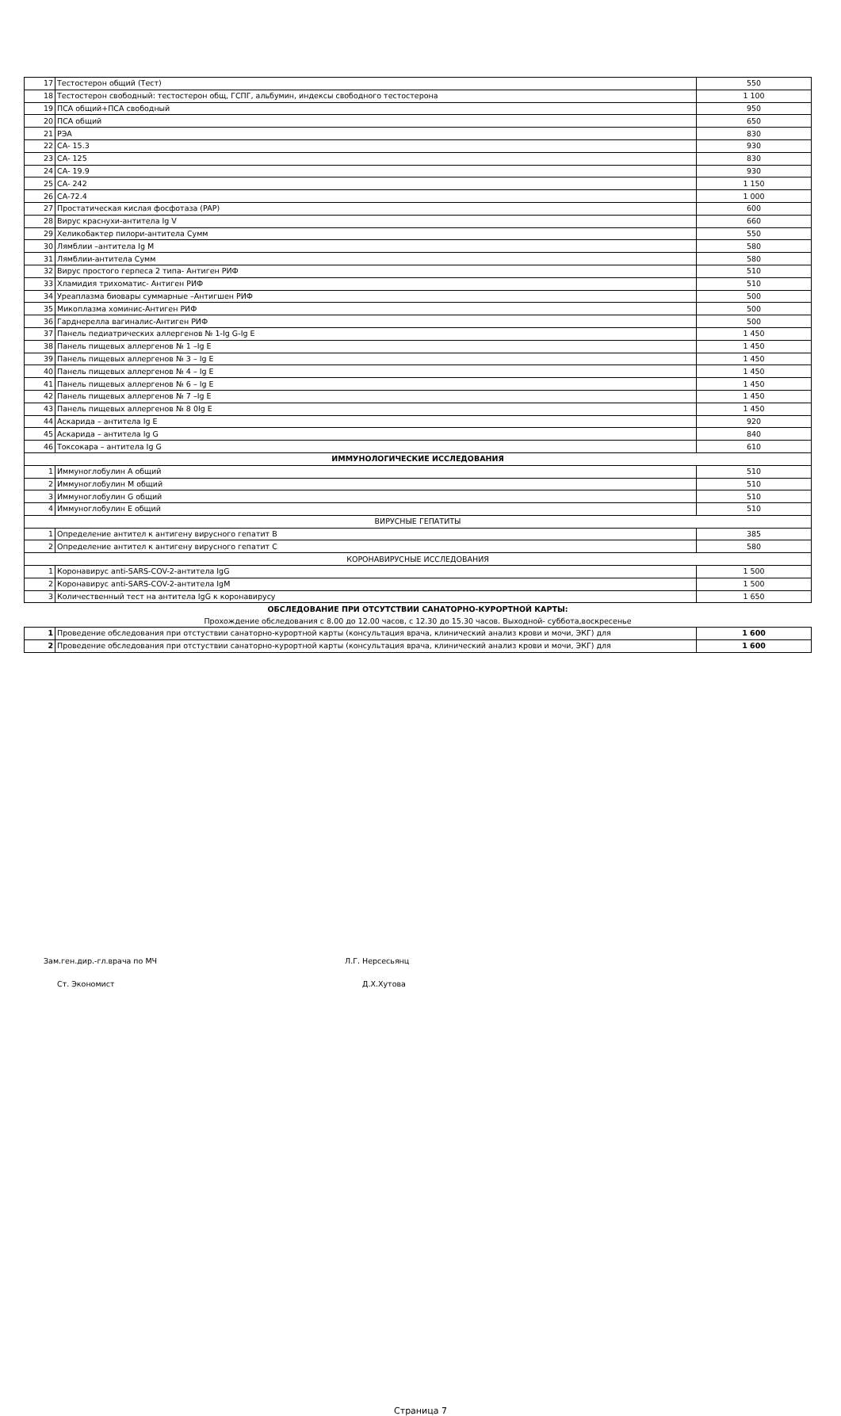| 17 | Тестостерон общий (Тест) | 550 |
| 18 | Тестостерон свободный: тестостерон общ, ГСПГ, альбумин, индексы свободного тестостерона | 1 100 |
| 19 | ПСА общий+ПСА свободный | 950 |
| 20 | ПСА общий | 650 |
| 21 | РЭА | 830 |
| 22 | СА- 15.3 | 930 |
| 23 | СА- 125 | 830 |
| 24 | СА- 19.9 | 930 |
| 25 | СА- 242 | 1 150 |
| 26 | СА-72.4 | 1 000 |
| 27 | Простатическая кислая фосфотаза (PAP) | 600 |
| 28 | Вирус краснухи-антитела Ig V | 660 |
| 29 | Хеликобактер пилори-антитела Сумм | 550 |
| 30 | Лямблии –антитела Ig M | 580 |
| 31 | Лямблии-антитела Сумм | 580 |
| 32 | Вирус простого герпеса 2 типа- Антиген РИФ | 510 |
| 33 | Хламидия трихоматис- Антиген РИФ | 510 |
| 34 | Уреаплазма биовары суммарные –Антигшен РИФ | 500 |
| 35 | Микоплазма хоминис-Антиген РИФ | 500 |
| 36 | Гарднерелла вагиналис-Антиген РИФ | 500 |
| 37 | Панель педиатрических аллергенов № 1-Ig G-Ig E | 1 450 |
| 38 | Панель пищевых аллергенов № 1 –Ig E | 1 450 |
| 39 | Панель пищевых аллергенов № 3 – Ig E | 1 450 |
| 40 | Панель пищевых аллергенов № 4 – Ig E | 1 450 |
| 41 | Панель пищевых аллергенов № 6 – Ig E | 1 450 |
| 42 | Панель пищевых аллергенов № 7 –Ig E | 1 450 |
| 43 | Панель пищевых аллергенов № 8 0Ig E | 1 450 |
| 44 | Аскарида – антитела Ig E | 920 |
| 45 | Аскарида – антитела Ig G | 840 |
| 46 | Токсокара – антитела Ig G | 610 |
| ИММУНОЛОГИЧЕСКИЕ ИССЛЕДОВАНИЯ | | |
| 1 | Иммуноглобулин А общий | 510 |
| 2 | Иммуноглобулин М общий | 510 |
| 3 | Иммуноглобулин G общий | 510 |
| 4 | Иммуноглобулин Е общий | 510 |
| ВИРУСНЫЕ ГЕПАТИТЫ | | |
| 1 | Определение антител к антигену вирусного гепатит В | 385 |
| 2 | Определение антител к антигену вирусного гепатит С | 580 |
| КОРОНАВИРУСНЫЕ ИССЛЕДОВАНИЯ | | |
| 1 | Коронавирус anti-SARS-COV-2-антитела IgG | 1 500 |
| 2 | Коронавирус anti-SARS-COV-2-антитела IgM | 1 500 |
| 3 | Количественный тест на антитела IgG к коронавирусу | 1 650 |
| ОБСЛЕДОВАНИЕ ПРИ ОТСУТСТВИИ САНАТОРНО-КУРОРТНОЙ КАРТЫ: | | |
| Прохождение обследования с 8.00 до 12.00 часов, с 12.30 до 15.30 часов. Выходной- суббота,воскресенье | | |
| 1 | Проведение обследования при отстуствии санаторно-курортной карты (консультация врача, клинический анализ крови и мочи, ЭКГ) для | 1 600 |
| 2 | Проведение обследования при отстуствии санаторно-курортной карты (консультация врача, клинический анализ крови и мочи, ЭКГ) для | 1 600 |
Зам.ген.дир.-гл.врача по МЧ Л.Г. Нерсесьянц
Ст. Экономист Д.Х.Хутова
Страница 7